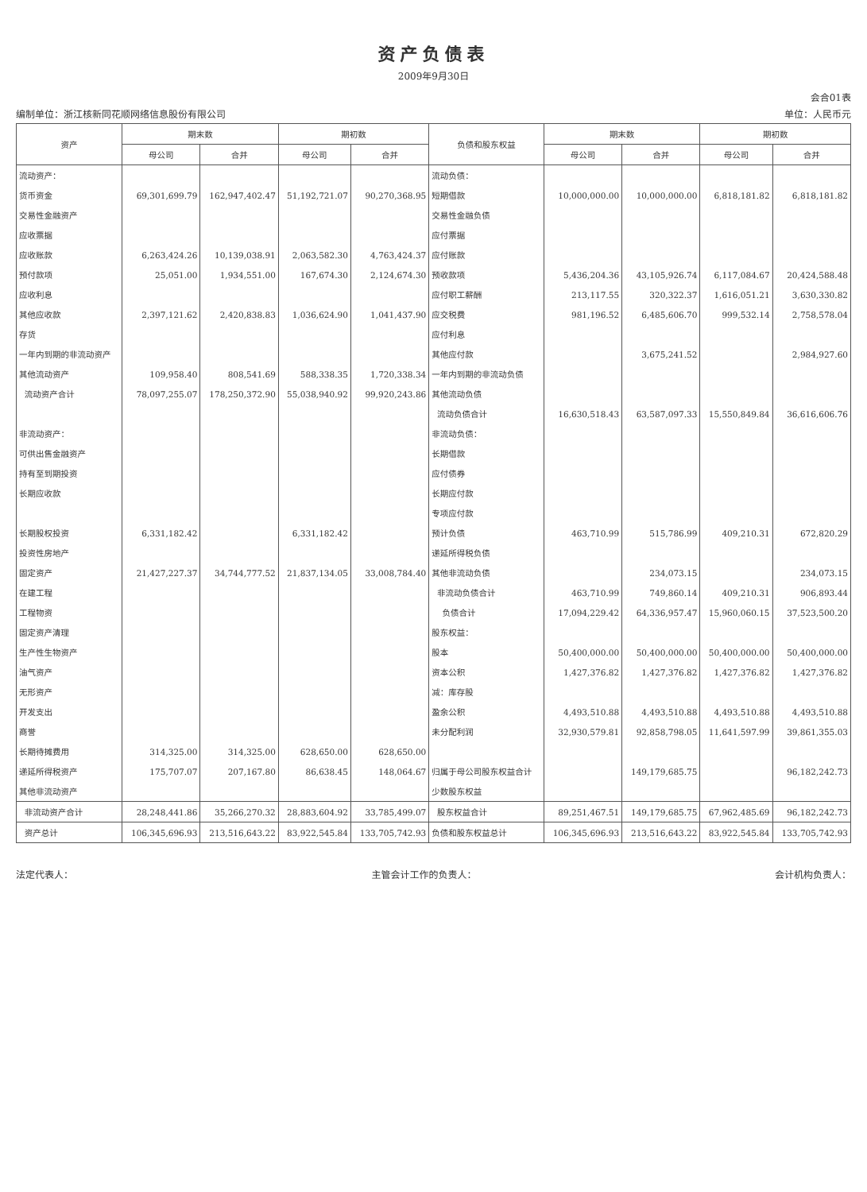资产负债表
2009年9月30日
会合01表
编制单位：浙江核新同花顺网络信息股份有限公司 单位：人民币元
| 资产 | 期末数 | | 期初数 | | 负债和股东权益 | 期末数 | | 期初数 | |
| --- | --- | --- | --- | --- | --- | --- | --- | --- | --- |
| | 母公司 | 合并 | 母公司 | 合并 | | 母公司 | 合并 | 母公司 | 合并 |
| 流动资产： | | | | | 流动负债： | | | | |
| 货币资金 | 69,301,699.79 | 162,947,402.47 | 51,192,721.07 | 90,270,368.95 | 短期借款 | 10,000,000.00 | 10,000,000.00 | 6,818,181.82 | 6,818,181.82 |
| 交易性金融资产 | | | | | 交易性金融负债 | | | | |
| 应收票据 | | | | | 应付票据 | | | | |
| 应收账款 | 6,263,424.26 | 10,139,038.91 | 2,063,582.30 | 4,763,424.37 | 应付账款 | | | | |
| 预付款项 | 25,051.00 | 1,934,551.00 | 167,674.30 | 2,124,674.30 | 预收款项 | 5,436,204.36 | 43,105,926.74 | 6,117,084.67 | 20,424,588.48 |
| 应收利息 | | | | | 应付职工薪酬 | 213,117.55 | 320,322.37 | 1,616,051.21 | 3,630,330.82 |
| 其他应收款 | 2,397,121.62 | 2,420,838.83 | 1,036,624.90 | 1,041,437.90 | 应交税费 | 981,196.52 | 6,485,606.70 | 999,532.14 | 2,758,578.04 |
| 存货 | | | | | 应付利息 | | | | |
| 一年内到期的非流动资产 | | | | | 其他应付款 | | 3,675,241.52 | | 2,984,927.60 |
| 其他流动资产 | 109,958.40 | 808,541.69 | 588,338.35 | 1,720,338.34 | 一年内到期的非流动负债 | | | | |
| 流动资产合计 | 78,097,255.07 | 178,250,372.90 | 55,038,940.92 | 99,920,243.86 | 其他流动负债 | | | | |
| | | | | | 流动负债合计 | 16,630,518.43 | 63,587,097.33 | 15,550,849.84 | 36,616,606.76 |
| 非流动资产： | | | | | 非流动负债： | | | | |
| 可供出售金融资产 | | | | | 长期借款 | | | | |
| 持有至到期投资 | | | | | 应付债券 | | | | |
| 长期应收款 | | | | | 长期应付款 | | | | |
| | | | | | 专项应付款 | | | | |
| 长期股权投资 | 6,331,182.42 | | 6,331,182.42 | | 预计负债 | 463,710.99 | 515,786.99 | 409,210.31 | 672,820.29 |
| 投资性房地产 | | | | | 递延所得税负债 | | | | |
| 固定资产 | 21,427,227.37 | 34,744,777.52 | 21,837,134.05 | 33,008,784.40 | 其他非流动负债 | | 234,073.15 | | 234,073.15 |
| 在建工程 | | | | | 非流动负债合计 | 463,710.99 | 749,860.14 | 409,210.31 | 906,893.44 |
| 工程物资 | | | | | 负债合计 | 17,094,229.42 | 64,336,957.47 | 15,960,060.15 | 37,523,500.20 |
| 固定资产清理 | | | | | 股东权益： | | | | |
| 生产性生物资产 | | | | | 股本 | 50,400,000.00 | 50,400,000.00 | 50,400,000.00 | 50,400,000.00 |
| 油气资产 | | | | | 资本公积 | 1,427,376.82 | 1,427,376.82 | 1,427,376.82 | 1,427,376.82 |
| 无形资产 | | | | | 减：库存股 | | | | |
| 开发支出 | | | | | 盈余公积 | 4,493,510.88 | 4,493,510.88 | 4,493,510.88 | 4,493,510.88 |
| 商誉 | | | | | 未分配利润 | 32,930,579.81 | 92,858,798.05 | 11,641,597.99 | 39,861,355.03 |
| 长期待摊费用 | 314,325.00 | 314,325.00 | 628,650.00 | 628,650.00 | | | | | |
| 递延所得税资产 | 175,707.07 | 207,167.80 | 86,638.45 | 148,064.67 | 归属于母公司股东权益合计 | | 149,179,685.75 | | 96,182,242.73 |
| 其他非流动资产 | | | | | 少数股东权益 | | | | |
| 非流动资产合计 | 28,248,441.86 | 35,266,270.32 | 28,883,604.92 | 33,785,499.07 | 股东权益合计 | 89,251,467.51 | 149,179,685.75 | 67,962,485.69 | 96,182,242.73 |
| 资产总计 | 106,345,696.93 | 213,516,643.22 | 83,922,545.84 | 133,705,742.93 | 负债和股东权益总计 | 106,345,696.93 | 213,516,643.22 | 83,922,545.84 | 133,705,742.93 |
法定代表人： 主管会计工作的负责人： 会计机构负责人：